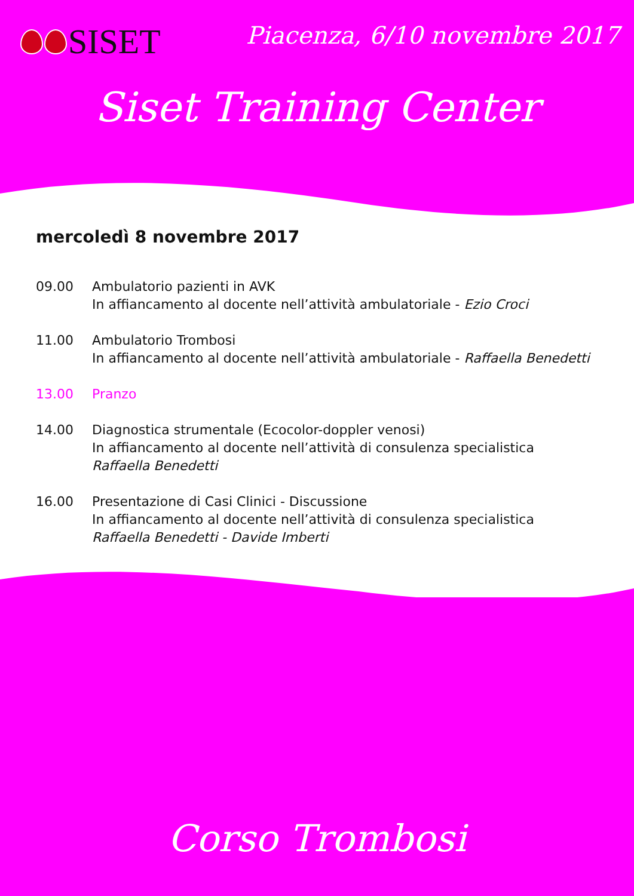SISET Piacenza, 6/10 novembre 2017
Siset Training Center
mercoledì 8 novembre 2017
09.00 Ambulatorio pazienti in AVK
In affiancamento al docente nell’attività ambulatoriale - Ezio Croci
11.00 Ambulatorio Trombosi
In affiancamento al docente nell’attività ambulatoriale - Raffaella Benedetti
13.00 Pranzo
14.00 Diagnostica strumentale (Ecocolor-doppler venosi)
In affiancamento al docente nell’attività di consulenza specialistica
Raffaella Benedetti
16.00 Presentazione di Casi Clinici - Discussione
In affiancamento al docente nell’attività di consulenza specialistica
Raffaella Benedetti - Davide Imberti
Corso Trombosi